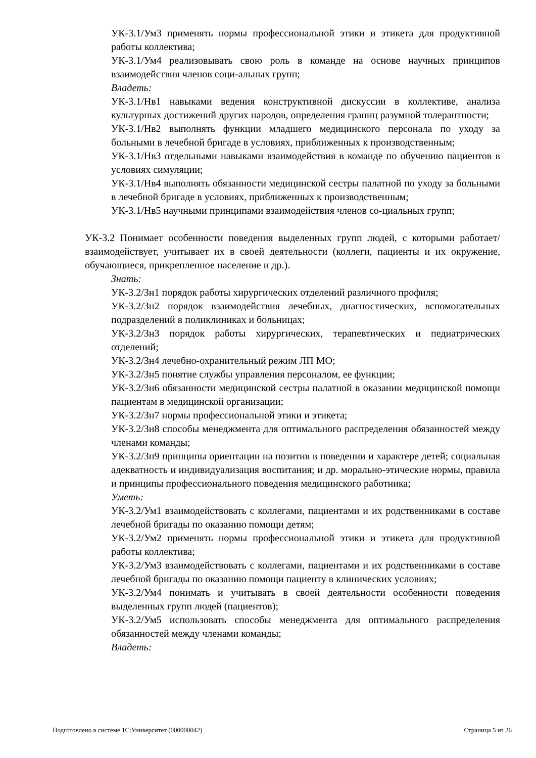УК-3.1/Ум3 применять нормы профессиональной этики и этикета для продуктивной работы коллектива;
УК-3.1/Ум4 реализовывать свою роль в команде на основе научных принципов взаимодействия членов соци-альных групп;
Владеть:
УК-3.1/Нв1 навыками ведения конструктивной дискуссии в коллективе, анализа культурных достижений других народов, определения границ разумной толерантности;
УК-3.1/Нв2 выполнять функции младшего медицинского персонала по уходу за больными в лечебной бригаде в условиях, приближенных к производственным;
УК-3.1/Нв3 отдельными навыками взаимодействия в команде по обучению пациентов в условиях симуляции;
УК-3.1/Нв4 выполнять обязанности медицинской сестры палатной по уходу за больными в лечебной бригаде в условиях, приближенных к производственным;
УК-3.1/Нв5 научными принципами взаимодействия членов со-циальных групп;
УК-3.2 Понимает особенности поведения выделенных групп людей, с которыми работает/взаимодействует, учитывает их в своей деятельности (коллеги, пациенты и их окружение, обучающиеся, прикрепленное население и др.).
Знать:
УК-3.2/Зн1 порядок работы хирургических отделений различного профиля;
УК-3.2/Зн2 порядок взаимодействия лечебных, диагностических, вспомогательных подразделений в поликлиниках и больницах;
УК-3.2/Зн3 порядок работы хирургических, терапевтических и педиатрических отделений;
УК-3.2/Зн4 лечебно-охранительный режим ЛП МО;
УК-3.2/Зн5 понятие службы управления персоналом, ее функции;
УК-3.2/Зн6 обязанности медицинской сестры палатной в оказании медицинской помощи пациентам в медицинской организации;
УК-3.2/Зн7 нормы профессиональной этики и этикета;
УК-3.2/Зн8 способы менеджмента для оптимального распределения обязанностей между членами команды;
УК-3.2/Зн9 принципы ориентации на позитив в поведении и характере детей; социальная адекватность и индивидуализация воспитания; и др. морально-этические нормы, правила и принципы профессионального поведения медицинского работника;
Уметь:
УК-3.2/Ум1 взаимодействовать с коллегами, пациентами и их родственниками в составе лечебной бригады по оказанию помощи детям;
УК-3.2/Ум2 применять нормы профессиональной этики и этикета для продуктивной работы коллектива;
УК-3.2/Ум3 взаимодействовать с коллегами, пациентами и их родственниками в составе лечебной бригады по оказанию помощи пациенту в клинических условиях;
УК-3.2/Ум4 понимать и учитывать в своей деятельности особенности поведения выделенных групп людей (пациентов);
УК-3.2/Ум5 использовать способы менеджмента для оптимального распределения обязанностей между членами команды;
Владеть:
Подготовлено в системе 1С:Университет (000000042) Страница 5 из 26